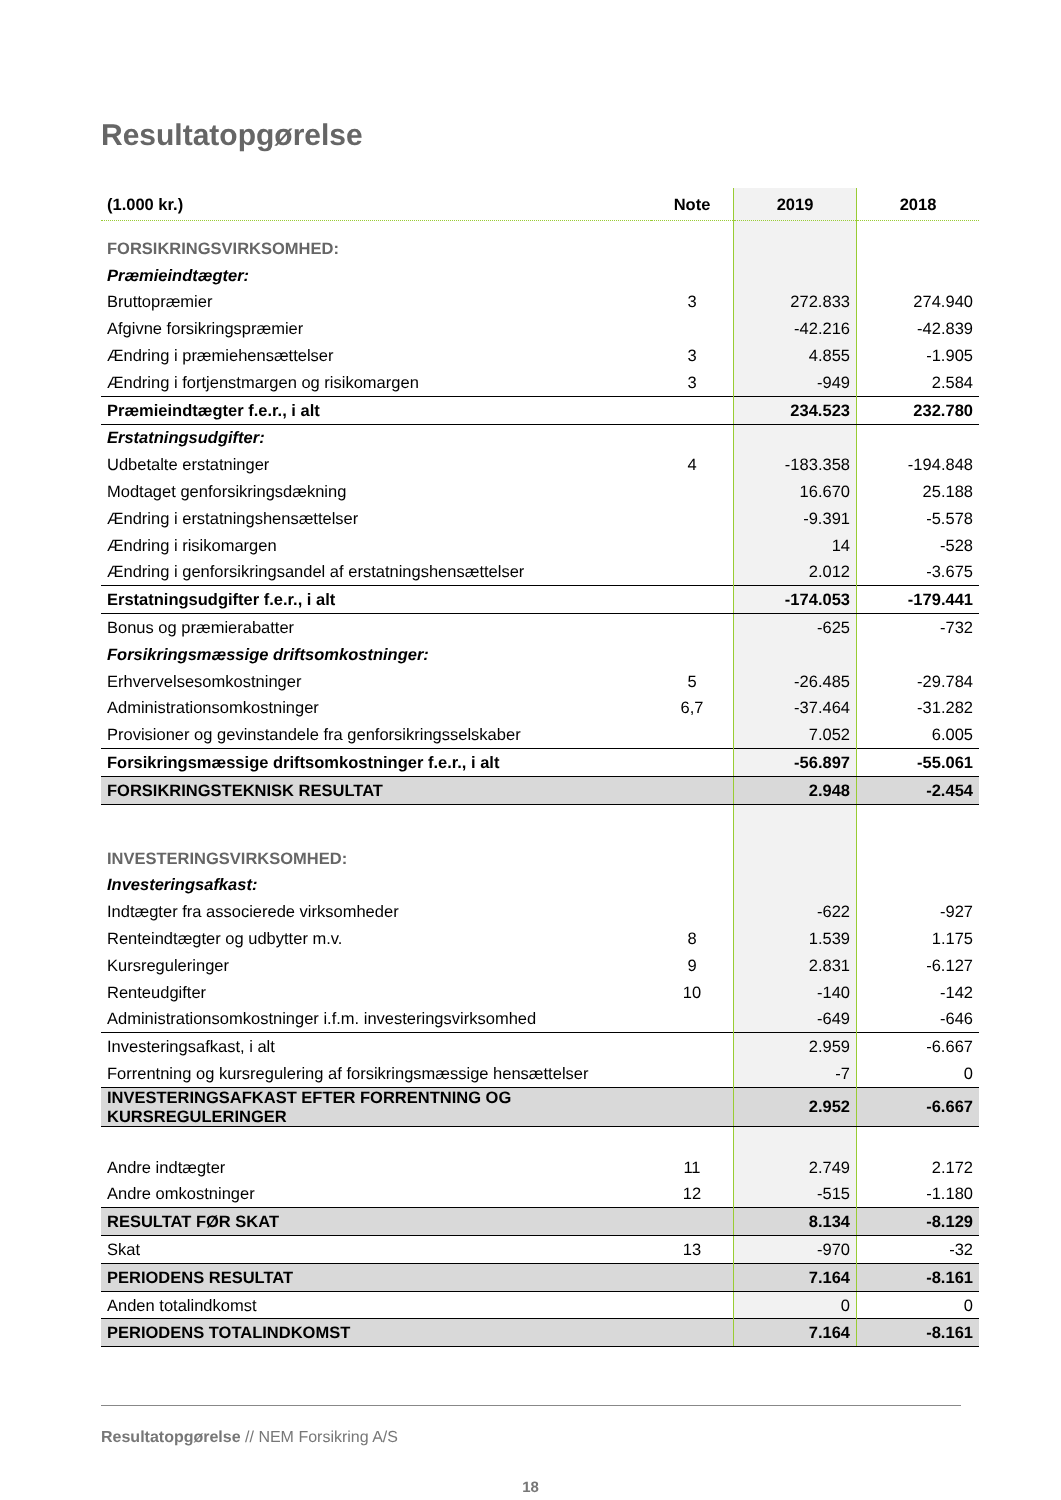Resultatopgørelse
| (1.000 kr.) | Note | 2019 | 2018 |
| --- | --- | --- | --- |
| FORSIKRINGSVIRKSOMHED: | | | |
| Præmieindtægter: | | | |
| Bruttopræmier | 3 | 272.833 | 274.940 |
| Afgivne forsikringspræmier | | -42.216 | -42.839 |
| Ændring i præmiehensættelser | 3 | 4.855 | -1.905 |
| Ændring i fortjenstmargen og risikomargen | 3 | -949 | 2.584 |
| Præmieindtægter f.e.r., i alt | | 234.523 | 232.780 |
| Erstatningsudgifter: | | | |
| Udbetalte erstatninger | 4 | -183.358 | -194.848 |
| Modtaget genforsikringsdækning | | 16.670 | 25.188 |
| Ændring i erstatningshensættelser | | -9.391 | -5.578 |
| Ændring i risikomargen | | 14 | -528 |
| Ændring i genforsikringsandel af erstatningshensættelser | | 2.012 | -3.675 |
| Erstatningsudgifter f.e.r., i alt | | -174.053 | -179.441 |
| Bonus og præmierabatter | | -625 | -732 |
| Forsikringsmæssige driftsomkostninger: | | | |
| Erhvervelsesomkostninger | 5 | -26.485 | -29.784 |
| Administrationsomkostninger | 6,7 | -37.464 | -31.282 |
| Provisioner og gevinstandele fra genforsikringsselskaber | | 7.052 | 6.005 |
| Forsikringsmæssige driftsomkostninger f.e.r., i alt | | -56.897 | -55.061 |
| FORSIKRINGSTEKNISK RESULTAT | | 2.948 | -2.454 |
| INVESTERINGSVIRKSOMHED: | | | |
| Investeringsafkast: | | | |
| Indtægter fra associerede virksomheder | | -622 | -927 |
| Renteindtægter og udbytter m.v. | 8 | 1.539 | 1.175 |
| Kursreguleringer | 9 | 2.831 | -6.127 |
| Renteudgifter | 10 | -140 | -142 |
| Administrationsomkostninger i.f.m. investeringsvirksomhed | | -649 | -646 |
| Investeringsafkast, i alt | | 2.959 | -6.667 |
| Forrentning og kursregulering af forsikringsmæssige hensættelser | | -7 | 0 |
| INVESTERINGSAFKAST EFTER FORRENTNING OG KURSREGULERINGER | | 2.952 | -6.667 |
| Andre indtægter | 11 | 2.749 | 2.172 |
| Andre omkostninger | 12 | -515 | -1.180 |
| RESULTAT FØR SKAT | | 8.134 | -8.129 |
| Skat | 13 | -970 | -32 |
| PERIODENS RESULTAT | | 7.164 | -8.161 |
| Anden totalindkomst | | 0 | 0 |
| PERIODENS TOTALINDKOMST | | 7.164 | -8.161 |
Resultatopgørelse // NEM Forsikring A/S
18